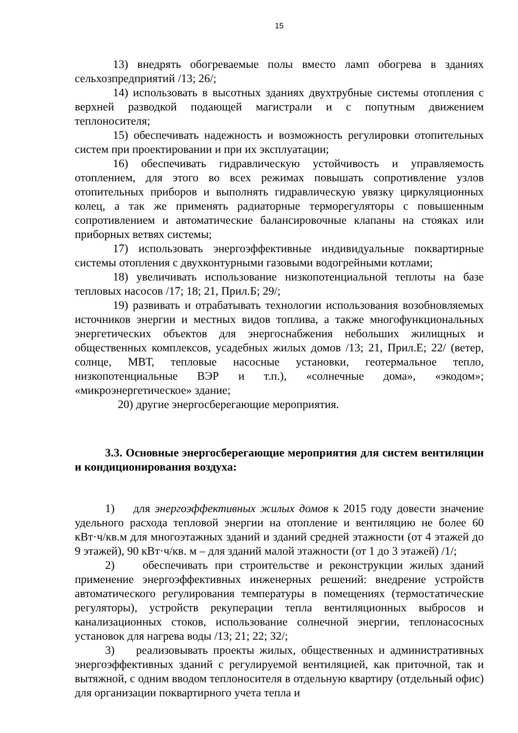15
13) внедрять обогреваемые полы вместо ламп обогрева в зданиях сельхозпредприятий /13; 26/;
14) использовать в высотных зданиях двухтрубные системы отопления с верхней разводкой подающей магистрали и с попутным движением теплоносителя;
15) обеспечивать надежность и возможность регулировки отопительных систем при проектировании и при их эксплуатации;
16) обеспечивать гидравлическую устойчивость и управляемость отоплением, для этого во всех режимах повышать сопротивление узлов отопительных приборов и выполнять гидравлическую увязку циркуляционных колец, а так же применять радиаторные терморегуляторы с повышенным сопротивлением и автоматические балансировочные клапаны на стояках или приборных ветвях системы;
17) использовать энергоэффективные индивидуальные поквартирные системы отопления с двухконтурными газовыми водогрейными котлами;
18) увеличивать использование низкопотенциальной теплоты на базе тепловых насосов /17; 18; 21, Прил.Б; 29/;
19) развивать и отрабатывать технологии использования возобновляемых источников энергии и местных видов топлива, а также многофункциональных энергетических объектов для энергоснабжения небольших жилищных и общественных комплексов, усадебных жилых домов /13; 21, Прил.Е; 22/ (ветер, солнце, МВТ, тепловые насосные установки, геотермальное тепло, низкопотенциальные ВЭР и т.п.), «солнечные дома», «экодом»; «микроэнергетическое» здание;
20) другие энергосберегающие мероприятия.
3.3. Основные энергосберегающие мероприятия для систем вентиляции и кондиционирования воздуха:
1) для энергоэффективных жилых домов к 2015 году довести значение удельного расхода тепловой энергии на отопление и вентиляцию не более 60 кВт·ч/кв.м для многоэтажных зданий и зданий средней этажности (от 4 этажей до 9 этажей), 90 кВт·ч/кв. м – для зданий малой этажности (от 1 до 3 этажей) /1/;
2) обеспечивать при строительстве и реконструкции жилых зданий применение энергоэффективных инженерных решений: внедрение устройств автоматического регулирования температуры в помещениях (термостатические регуляторы), устройств рекуперации тепла вентиляционных выбросов и канализационных стоков, использование солнечной энергии, теплонасосных установок для нагрева воды /13; 21; 22; 32/;
3) реализовывать проекты жилых, общественных и административных энергоэффективных зданий с регулируемой вентиляцией, как приточной, так и вытяжной, с одним вводом теплоносителя в отдельную квартиру (отдельный офис) для организации поквартирного учета тепла и